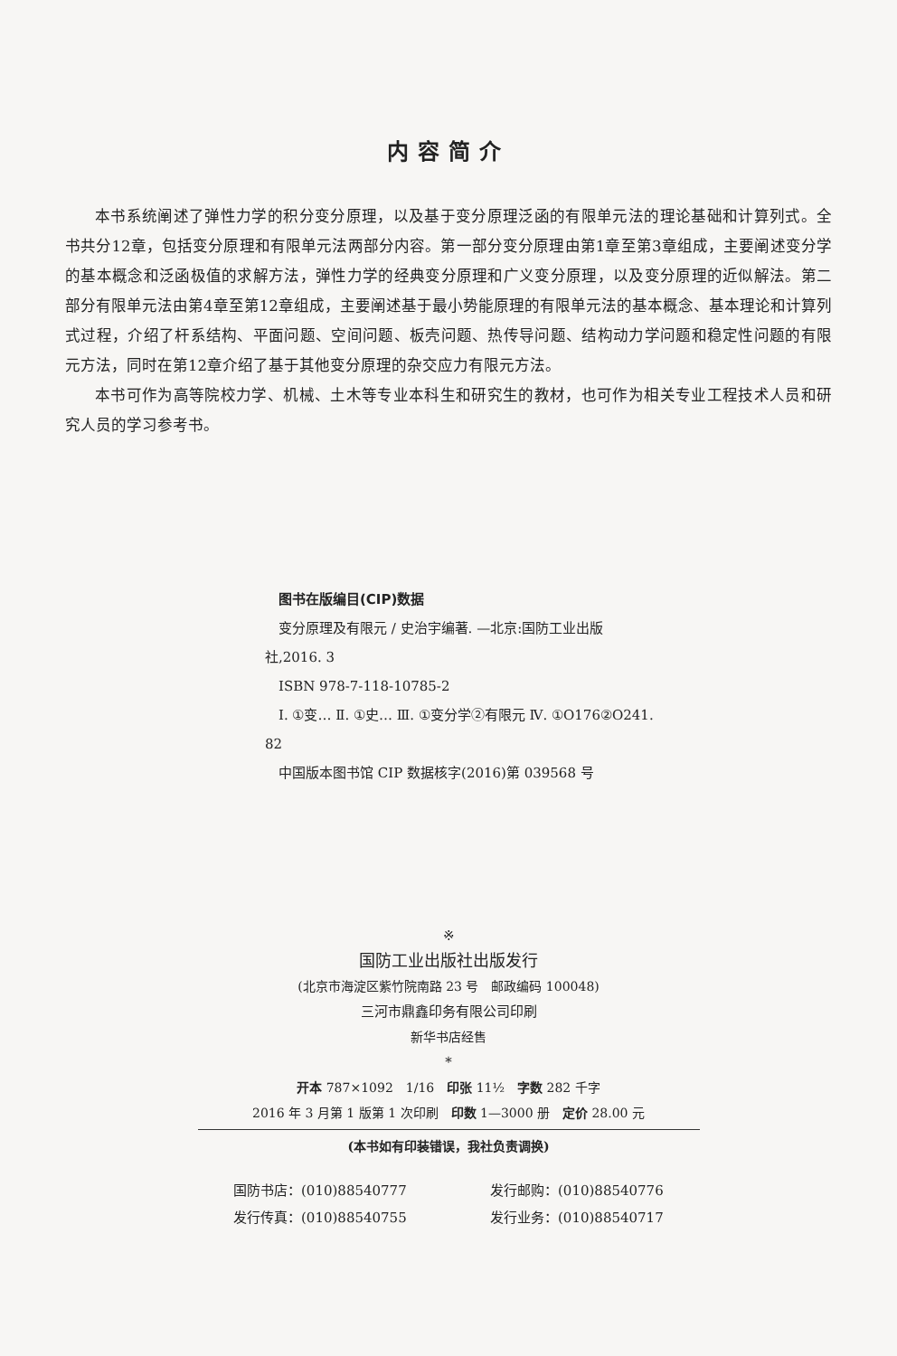内容简介
本书系统阐述了弹性力学的积分变分原理，以及基于变分原理泛函的有限单元法的理论基础和计算列式。全书共分12章，包括变分原理和有限单元法两部分内容。第一部分变分原理由第1章至第3章组成，主要阐述变分学的基本概念和泛函极值的求解方法，弹性力学的经典变分原理和广义变分原理，以及变分原理的近似解法。第二部分有限单元法由第4章至第12章组成，主要阐述基于最小势能原理的有限单元法的基本概念、基本理论和计算列式过程，介绍了杆系结构、平面问题、空间问题、板壳问题、热传导问题、结构动力学问题和稳定性问题的有限元方法，同时在第12章介绍了基于其他变分原理的杂交应力有限元方法。
本书可作为高等院校力学、机械、土木等专业本科生和研究生的教材，也可作为相关专业工程技术人员和研究人员的学习参考书。
图书在版编目(CIP)数据
变分原理及有限元 / 史治宇编著. —北京:国防工业出版社,2016. 3
ISBN 978-7-118-10785-2
Ⅰ. ①变… Ⅱ. ①史… Ⅲ. ①变分学②有限元 Ⅳ. ①O176②O241. 82
中国版本图书馆 CIP 数据核字(2016)第 039568 号
※
国防工业出版社出版发行
(北京市海淀区紫竹院南路 23 号　邮政编码 100048)
三河市鼎鑫印务有限公司印刷
新华书店经售
*
开本 787×1092　1/16　印张 11½　字数 282 千字
2016 年 3 月第 1 版第 1 次印刷　印数 1—3000 册　定价 28.00 元
(本书如有印装错误，我社负责调换)
国防书店：(010)88540777 发行邮购：(010)88540776
发行传真：(010)88540755 发行业务：(010)88540717